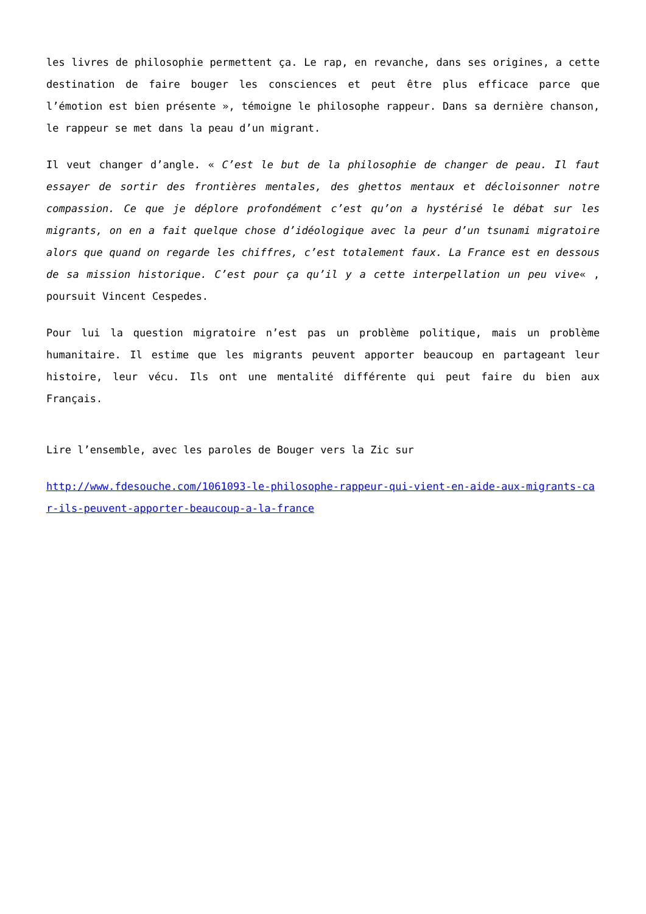les livres de philosophie permettent ça. Le rap, en revanche, dans ses origines, a cette destination de faire bouger les consciences et peut être plus efficace parce que l’émotion est bien présente », témoigne le philosophe rappeur. Dans sa dernière chanson, le rappeur se met dans la peau d’un migrant.
Il veut changer d’angle. « C’est le but de la philosophie de changer de peau. Il faut essayer de sortir des frontières mentales, des ghettos mentaux et décloisonner notre compassion. Ce que je déplore profondément c’est qu’on a hystérisé le débat sur les migrants, on en a fait quelque chose d’idéologique avec la peur d’un tsunami migratoire alors que quand on regarde les chiffres, c’est totalement faux. La France est en dessous de sa mission historique. C’est pour ça qu’il y a cette interpellation un peu vive« , poursuit Vincent Cespedes.
Pour lui la question migratoire n’est pas un problème politique, mais un problème humanitaire. Il estime que les migrants peuvent apporter beaucoup en partageant leur histoire, leur vécu. Ils ont une mentalité différente qui peut faire du bien aux Français.
Lire l’ensemble, avec les paroles de Bouger vers la Zic sur
http://www.fdesouche.com/1061093-le-philosophe-rappeur-qui-vient-en-aide-aux-migrants-car-ils-peuvent-apporter-beaucoup-a-la-france